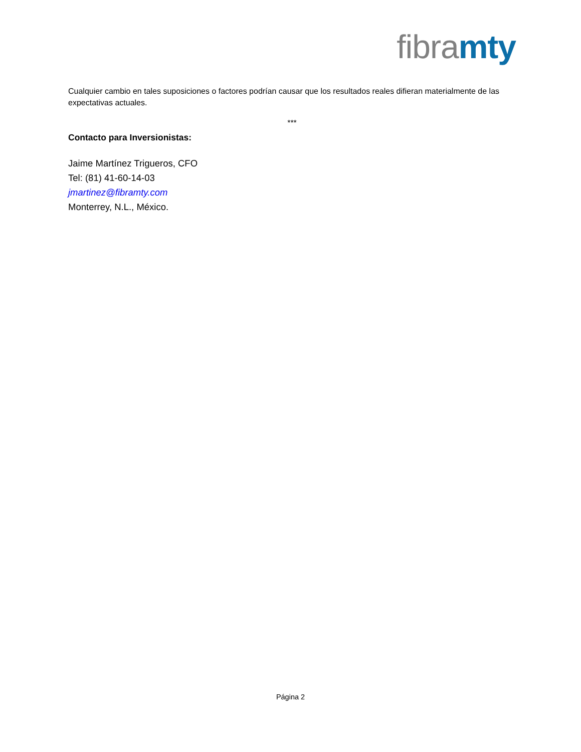fibra mty
Cualquier cambio en tales suposiciones o factores podrían causar que los resultados reales difieran materialmente de las expectativas actuales.
***
Contacto para Inversionistas:
Jaime Martínez Trigueros, CFO
Tel: (81) 41-60-14-03
jmartinez@fibramty.com
Monterrey, N.L., México.
Página 2